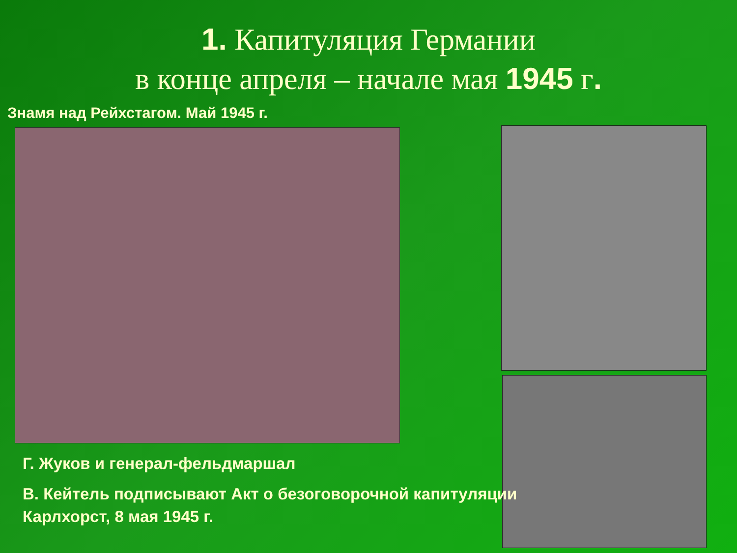1. Капитуляция Германии
в конце апреля – начале мая 1945 г.
Знамя над Рейхстагом. Май 1945 г.
Г. Жуков и генерал-фельдмаршал
В. Кейтель подписывают Акт о безоговорочной капитуляции
Карлхорст, 8 мая 1945 г.